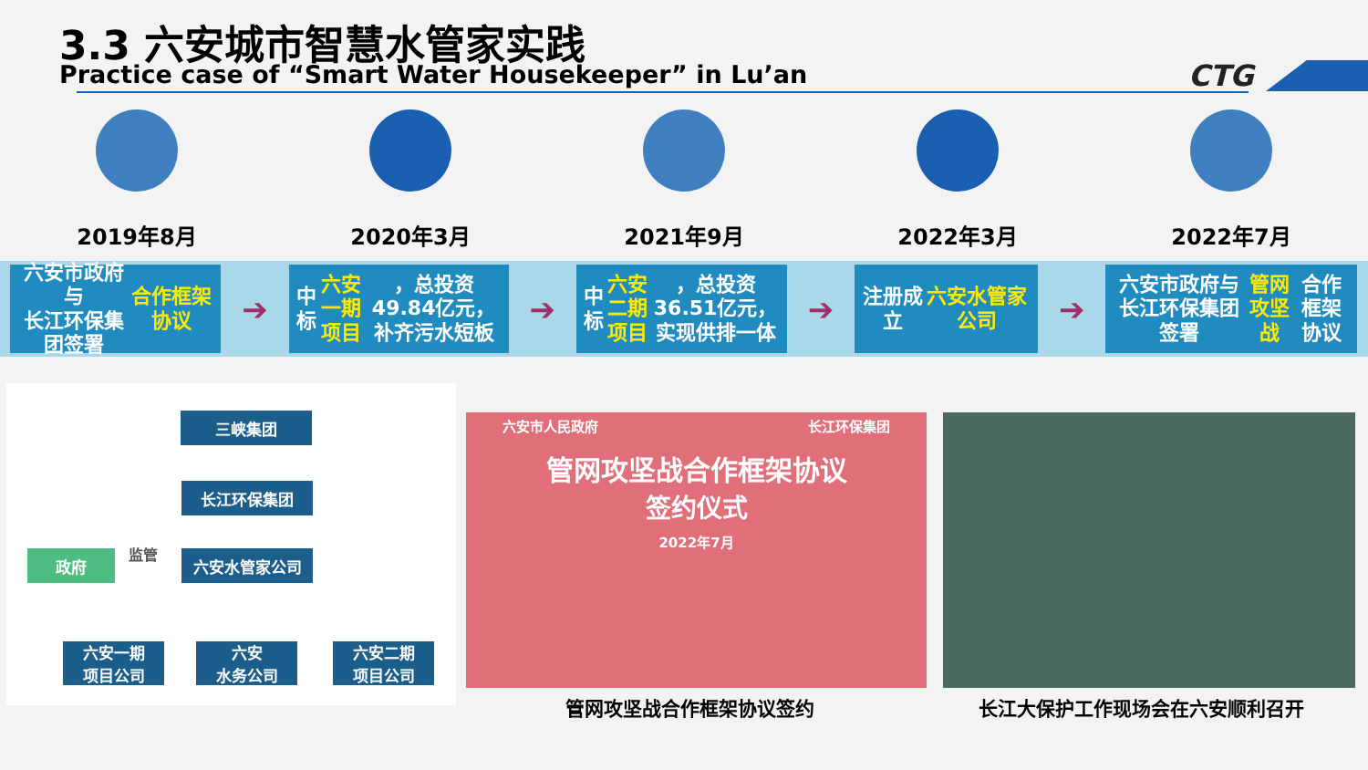3.3 六安城市智慧水管家实践
Practice case of “Smart Water Housekeeper” in Lu’an
CTG
2019年8月 2020年3月 2021年9月 2022年3月 2022年7月
六安市政府与
长江环保集团签署
合作框架协议
➔
中标 六安一期项目 ，总投资49.84亿元，补齐污水短板
➔
中标 六安二期项目 ，总投资36.51亿元，实现供排一体
➔
注册成立
六安水管家公司
➔
六安市政府与长江环保集团签署 管网攻坚战 合作框架协议
三峡集团
长江环保集团
政府 监管 六安水管家公司
六安一期
项目公司
六安
水务公司
六安二期
项目公司
六安市人民政府 长江环保集团
管网攻坚战合作框架协议
签约仪式
2022年7月
管网攻坚战合作框架协议签约 长江大保护工作现场会在六安顺利召开